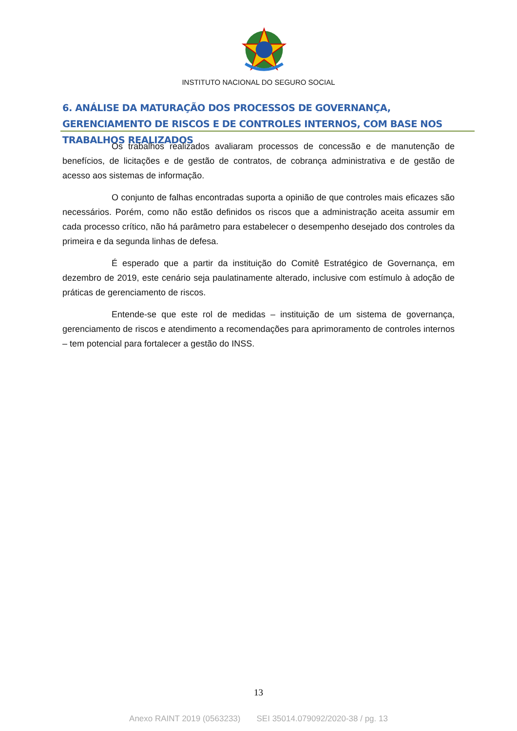INSTITUTO NACIONAL DO SEGURO SOCIAL
6. ANÁLISE DA MATURAÇÃO DOS PROCESSOS DE GOVERNANÇA, GERENCIAMENTO DE RISCOS E DE CONTROLES INTERNOS, COM BASE NOS TRABALHOS REALIZADOS
Os trabalhos realizados avaliaram processos de concessão e de manutenção de benefícios, de licitações e de gestão de contratos, de cobrança administrativa e de gestão de acesso aos sistemas de informação.
O conjunto de falhas encontradas suporta a opinião de que controles mais eficazes são necessários. Porém, como não estão definidos os riscos que a administração aceita assumir em cada processo crítico, não há parâmetro para estabelecer o desempenho desejado dos controles da primeira e da segunda linhas de defesa.
É esperado que a partir da instituição do Comitê Estratégico de Governança, em dezembro de 2019, este cenário seja paulatinamente alterado, inclusive com estímulo à adoção de práticas de gerenciamento de riscos.
Entende-se que este rol de medidas – instituição de um sistema de governança, gerenciamento de riscos e atendimento a recomendações para aprimoramento de controles internos – tem potencial para fortalecer a gestão do INSS.
13
Anexo RAINT 2019 (0563233) SEI 35014.079092/2020-38 / pg. 13